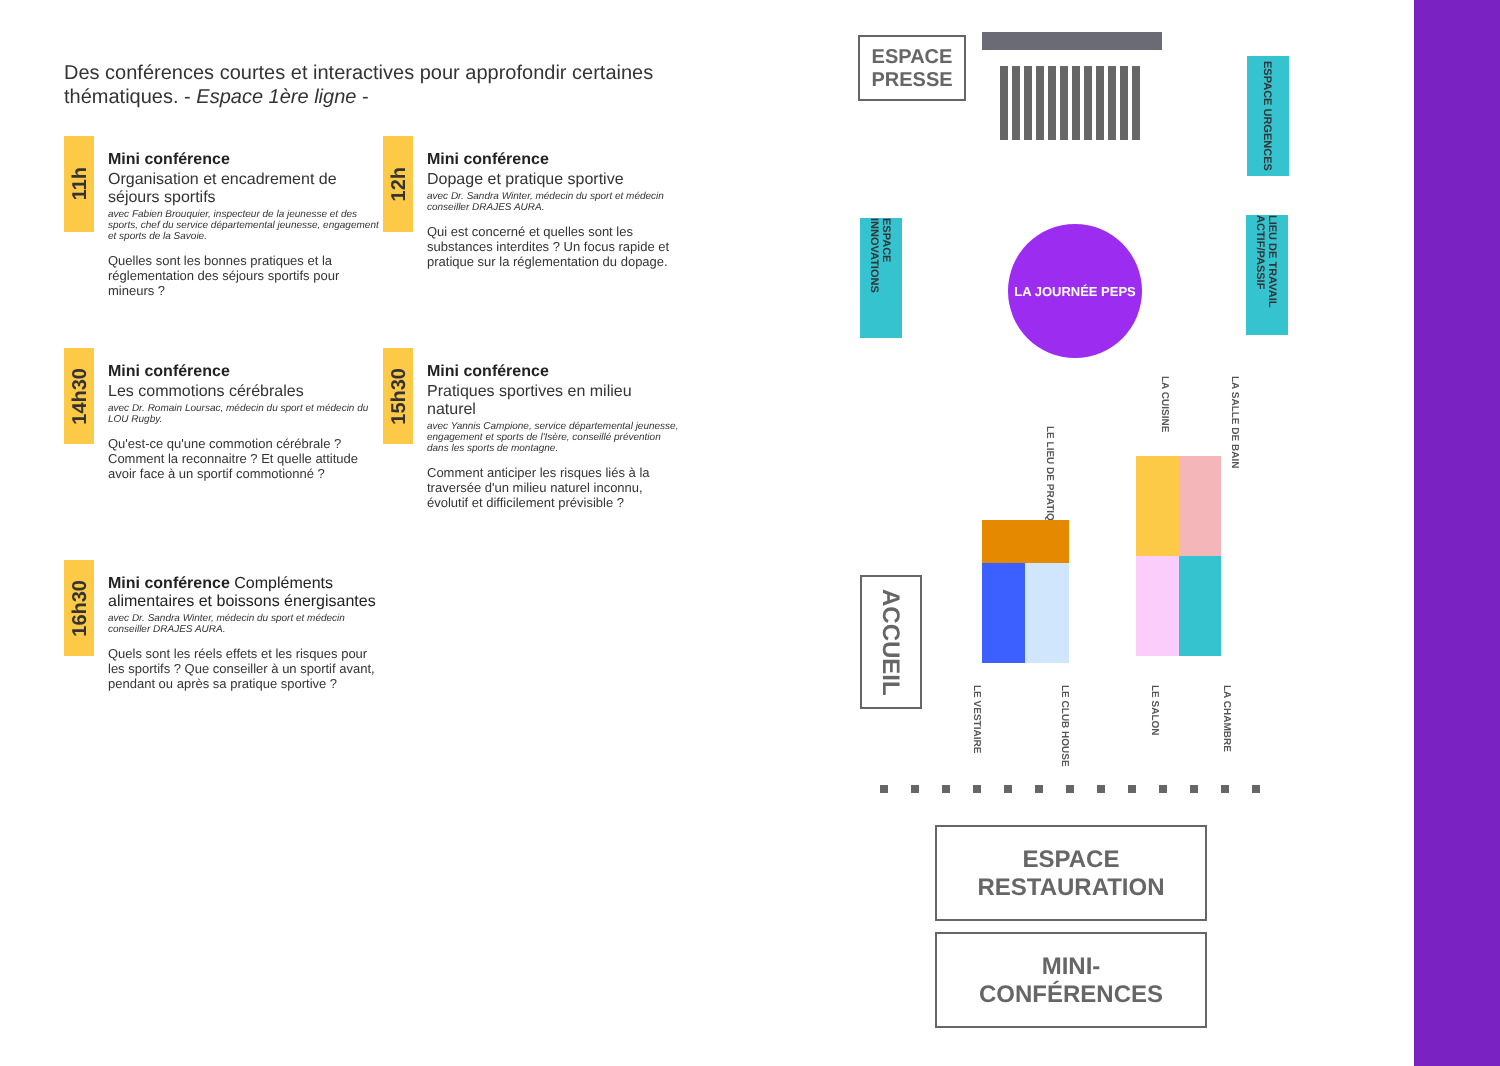Des conférences courtes et interactives pour approfondir certaines thématiques. - Espace 1ère ligne -
11h
Mini conférence
Organisation et encadrement de séjours sportifs
avec Fabien Brouquier, inspecteur de la jeunesse et des sports, chef du service départemental jeunesse, engagement et sports de la Savoie.
Quelles sont les bonnes pratiques et la réglementation des séjours sportifs pour mineurs ?
12h
Mini conférence
Dopage et pratique sportive
avec Dr. Sandra Winter, médecin du sport et médecin conseiller DRAJES AURA.
Qui est concerné et quelles sont les substances interdites ? Un focus rapide et pratique sur la réglementation du dopage.
14h30
Mini conférence
Les commotions cérébrales
avec Dr. Romain Loursac, médecin du sport et médecin du LOU Rugby.
Qu'est-ce qu'une commotion cérébrale ? Comment la reconnaitre ? Et quelle attitude avoir face à un sportif commotionné ?
15h30
Mini conférence
Pratiques sportives en milieu naturel
avec Yannis Campione, service départemental jeunesse, engagement et sports de l'Isère, conseillé prévention dans les sports de montagne.
Comment anticiper les risques liés à la traversée d'un milieu naturel inconnu, évolutif et difficilement prévisible ?
16h30
Mini conférence Compléments alimentaires et boissons énergisantes
avec Dr. Sandra Winter, médecin du sport et médecin conseiller DRAJES AURA.
Quels sont les réels effets et les risques pour les sportifs ? Que conseiller à un sportif avant, pendant ou après sa pratique sportive ?
ESPACE PRESSE
ESPACE URGENCES
ESPACE INNOVATIONS
LA JOURNÉE PEPS
LIEU DE TRAVAIL ACTIF/PASSIF
LA CUISINE LA SALLE DE BAIN
LE LIEU DE PRATIQUE
ACCUEIL
LE VESTIAIRE LE CLUB HOUSE LE SALON LA CHAMBRE
ESPACE
RESTAURATION
MINI-
CONFÉRENCES